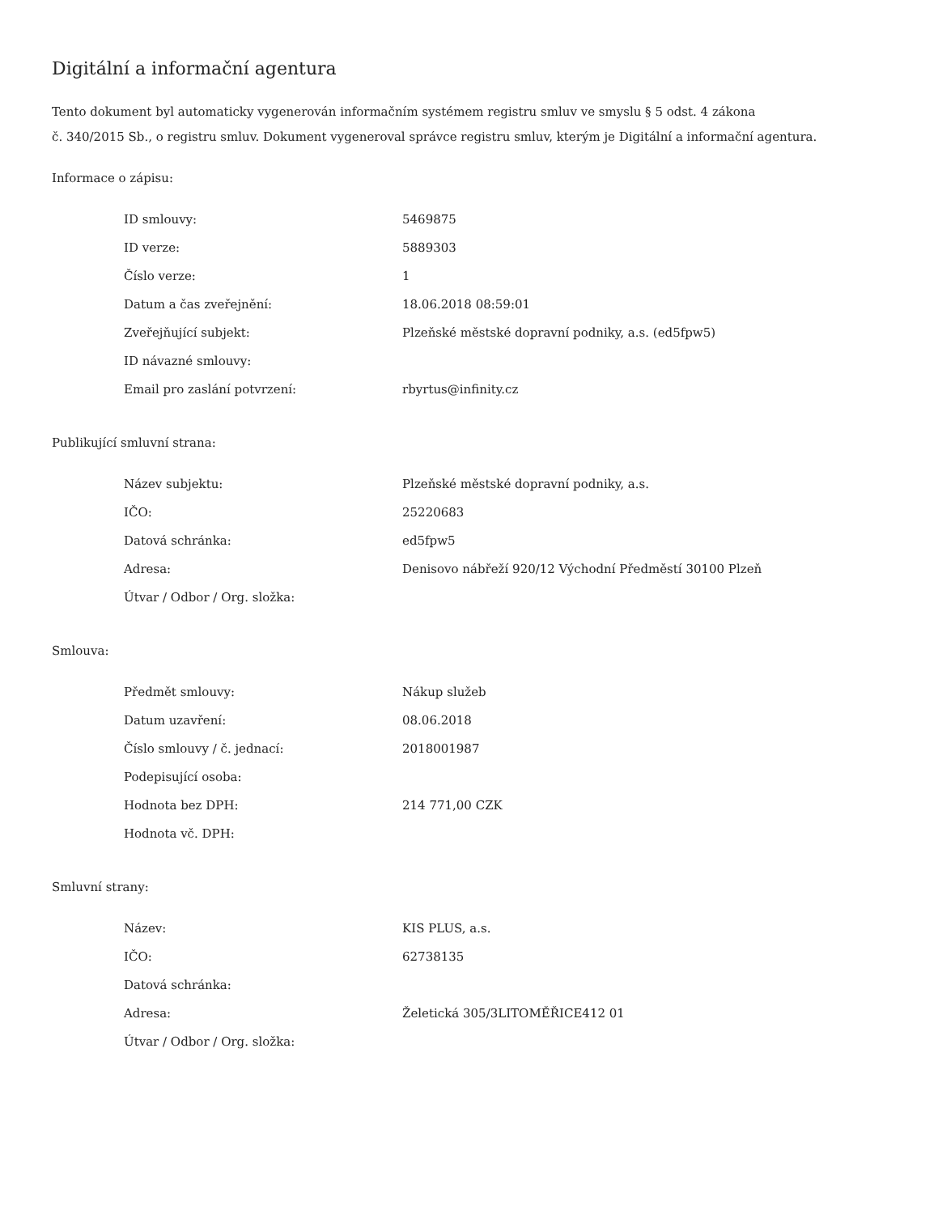Digitální a informační agentura
Tento dokument byl automaticky vygenerován informačním systémem registru smluv ve smyslu § 5 odst. 4 zákona
č. 340/2015 Sb., o registru smluv. Dokument vygeneroval správce registru smluv, kterým je Digitální a informační agentura.
Informace o zápisu:
| ID smlouvy: | 5469875 |
| ID verze: | 5889303 |
| Číslo verze: | 1 |
| Datum a čas zveřejnění: | 18.06.2018 08:59:01 |
| Zveřejňující subjekt: | Plzeňské městské dopravní podniky, a.s. (ed5fpw5) |
| ID návazné smlouvy: | |
| Email pro zaslání potvrzení: | rbyrtus@infinity.cz |
Publikující smluvní strana:
| Název subjektu: | Plzeňské městské dopravní podniky, a.s. |
| IČO: | 25220683 |
| Datová schránka: | ed5fpw5 |
| Adresa: | Denisovo nábřeží 920/12 Východní Předměstí 30100 Plzeň |
| Útvar / Odbor / Org. složka: | |
Smlouva:
| Předmět smlouvy: | Nákup služeb |
| Datum uzavření: | 08.06.2018 |
| Číslo smlouvy / č. jednací: | 2018001987 |
| Podepisující osoba: | |
| Hodnota bez DPH: | 214 771,00 CZK |
| Hodnota vč. DPH: | |
Smluvní strany:
| Název: | KIS PLUS, a.s. |
| IČO: | 62738135 |
| Datová schránka: | |
| Adresa: | Želetická 305/3LITOMĚŘICE412 01 |
| Útvar / Odbor / Org. složka: | |